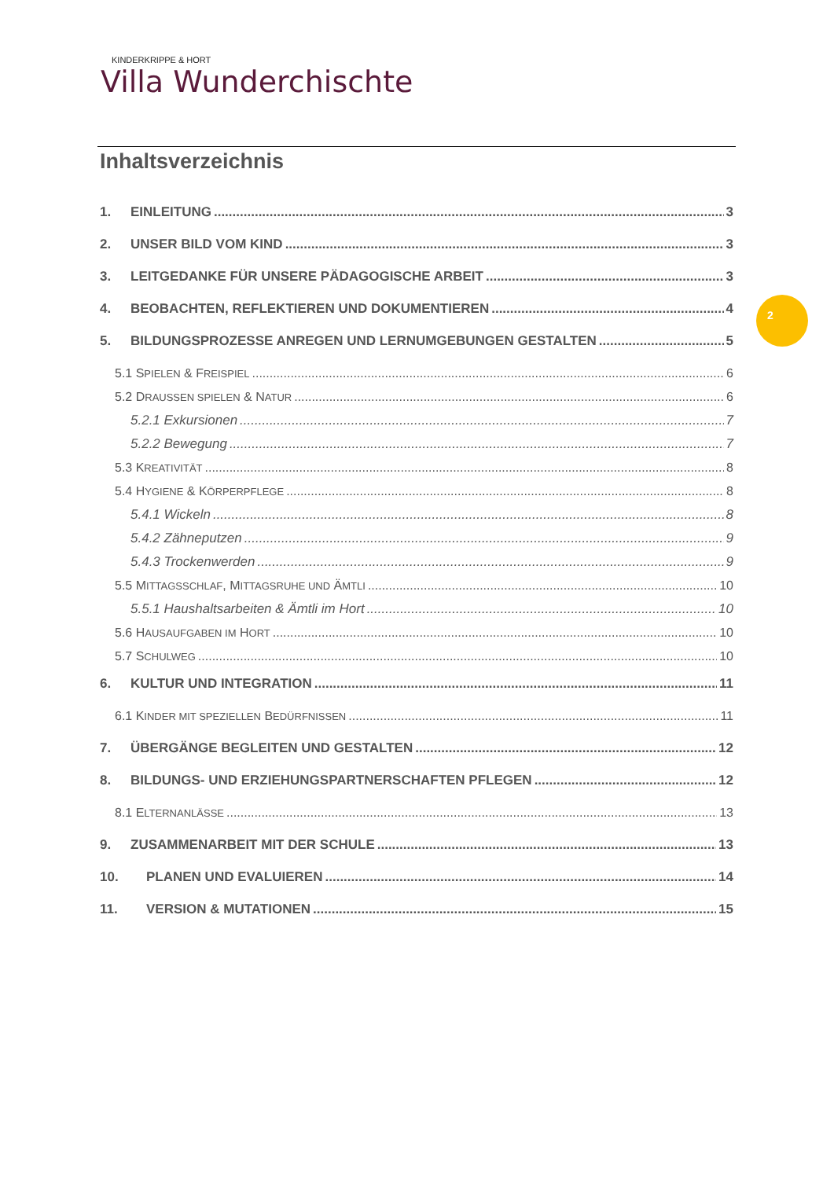KINDERKRIPPE & HORT
Villa Wunderchischte
Inhaltsverzeichnis
1. EINLEITUNG 3
2. UNSER BILD VOM KIND 3
3. LEITGEDANKE FÜR UNSERE PÄDAGOGISCHE ARBEIT 3
4. BEOBACHTEN, REFLEKTIEREN UND DOKUMENTIEREN 4
5. BILDUNGSPROZESSE ANREGEN UND LERNUMGEBUNGEN GESTALTEN 5
5.1 SPIELEN & FREISPIEL 6
5.2 DRAUSSEN SPIELEN & NATUR 6
5.2.1 Exkursionen 7
5.2.2 Bewegung 7
5.3 KREATIVITÄT 8
5.4 HYGIENE & KÖRPERPFLEGE 8
5.4.1 Wickeln 8
5.4.2 Zähneputzen 9
5.4.3 Trockenwerden 9
5.5 MITTAGSSCHLAF, MITTAGSRUHE UND ÄMTLI 10
5.5.1 Haushaltsarbeiten & Ämtli im Hort 10
5.6 HAUSAUFGABEN IM HORT 10
5.7 SCHULWEG 10
6. KULTUR UND INTEGRATION 11
6.1 KINDER MIT SPEZIELLEN BEDÜRFNISSEN 11
7. ÜBERGÄNGE BEGLEITEN UND GESTALTEN 12
8. BILDUNGS- UND ERZIEHUNGSPARTNERSCHAFTEN PFLEGEN 12
8.1 ELTERNANLÄSSE 13
9. ZUSAMMENARBEIT MIT DER SCHULE 13
10. PLANEN UND EVALUIEREN 14
11. VERSION & MUTATIONEN 15
2